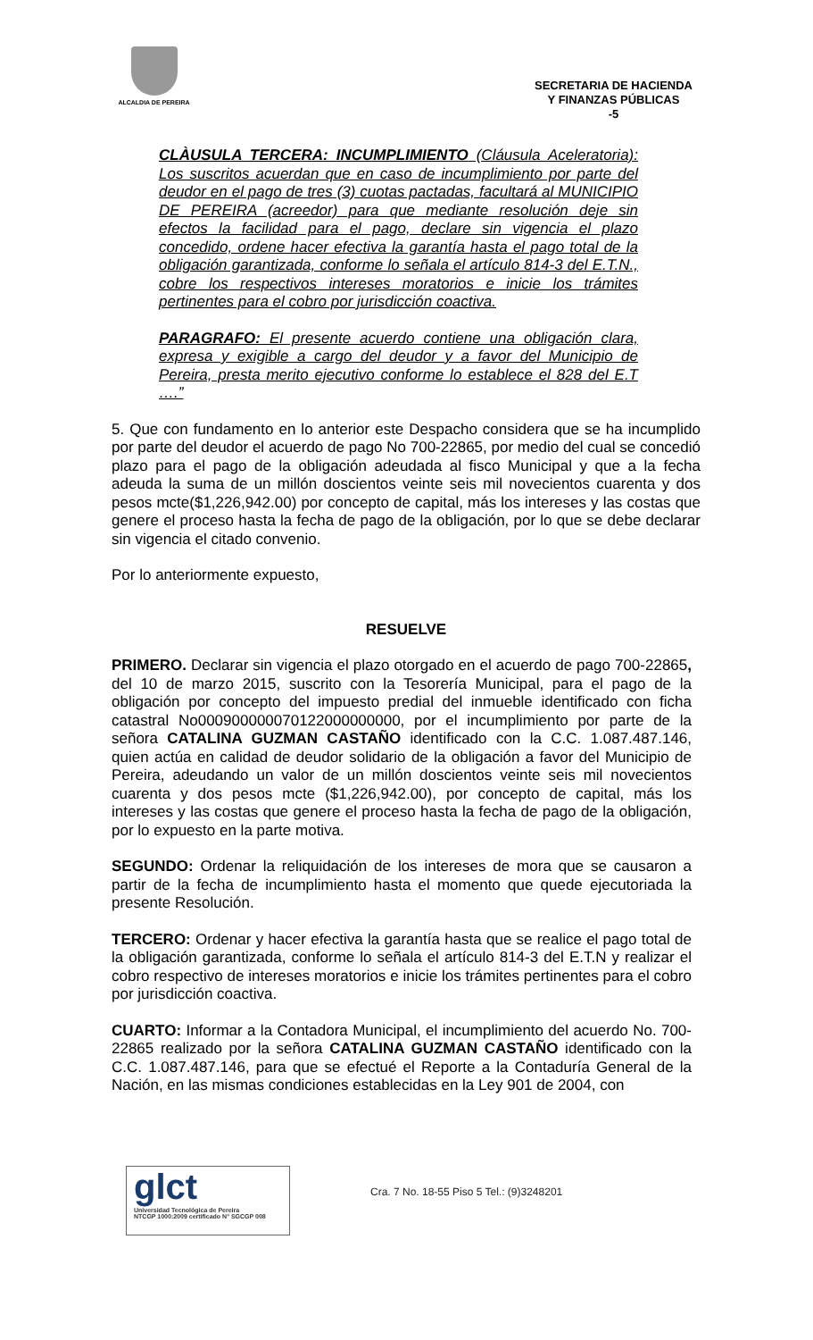ALCALDIA DE PEREIRA
SECRETARIA DE HACIENDA
Y FINANZAS PÚBLICAS
-5
CLÀUSULA TERCERA: INCUMPLIMIENTO (Cláusula Aceleratoria): Los suscritos acuerdan que en caso de incumplimiento por parte del deudor en el pago de tres (3) cuotas pactadas, facultará al MUNICIPIO DE PEREIRA (acreedor) para que mediante resolución deje sin efectos la facilidad para el pago, declare sin vigencia el plazo concedido, ordene hacer efectiva la garantía hasta el pago total de la obligación garantizada, conforme lo señala el artículo 814-3 del E.T.N., cobre los respectivos intereses moratorios e inicie los trámites pertinentes para el cobro por jurisdicción coactiva.
PARAGRAFO: El presente acuerdo contiene una obligación clara, expresa y exigible a cargo del deudor y a favor del Municipio de Pereira, presta merito ejecutivo conforme lo establece el 828 del E.T ….”
5. Que con fundamento en lo anterior este Despacho considera que se ha incumplido por parte del deudor el acuerdo de pago No 700-22865, por medio del cual se concedió plazo para el pago de la obligación adeudada al fisco Municipal y que a la fecha adeuda la suma de un millón doscientos veinte seis mil novecientos cuarenta y dos pesos mcte($1,226,942.00) por concepto de capital, más los intereses y las costas que genere el proceso hasta la fecha de pago de la obligación, por lo que se debe declarar sin vigencia el citado convenio.
Por lo anteriormente expuesto,
RESUELVE
PRIMERO. Declarar sin vigencia el plazo otorgado en el acuerdo de pago 700-22865, del 10 de marzo 2015, suscrito con la Tesorería Municipal, para el pago de la obligación por concepto del impuesto predial del inmueble identificado con ficha catastral No000900000070122000000000, por el incumplimiento por parte de la señora CATALINA GUZMAN CASTAÑO identificado con la C.C. 1.087.487.146, quien actúa en calidad de deudor solidario de la obligación a favor del Municipio de Pereira, adeudando un valor de un millón doscientos veinte seis mil novecientos cuarenta y dos pesos mcte ($1,226,942.00), por concepto de capital, más los intereses y las costas que genere el proceso hasta la fecha de pago de la obligación, por lo expuesto en la parte motiva.
SEGUNDO: Ordenar la reliquidación de los intereses de mora que se causaron a partir de la fecha de incumplimiento hasta el momento que quede ejecutoriada la presente Resolución.
TERCERO: Ordenar y hacer efectiva la garantía hasta que se realice el pago total de la obligación garantizada, conforme lo señala el artículo 814-3 del E.T.N y realizar el cobro respectivo de intereses moratorios e inicie los trámites pertinentes para el cobro por jurisdicción coactiva.
CUARTO: Informar a la Contadora Municipal, el incumplimiento del acuerdo No. 700-22865 realizado por la señora CATALINA GUZMAN CASTAÑO identificado con la C.C. 1.087.487.146, para que se efectué el Reporte a la Contaduría General de la Nación, en las mismas condiciones establecidas en la Ley 901 de 2004, con
glct
Universidad Tecnológica de Pereira
NTCGP 1000:2009 certificado N° SGCGP 008
Cra. 7 No. 18-55 Piso 5 Tel.: (9)3248201